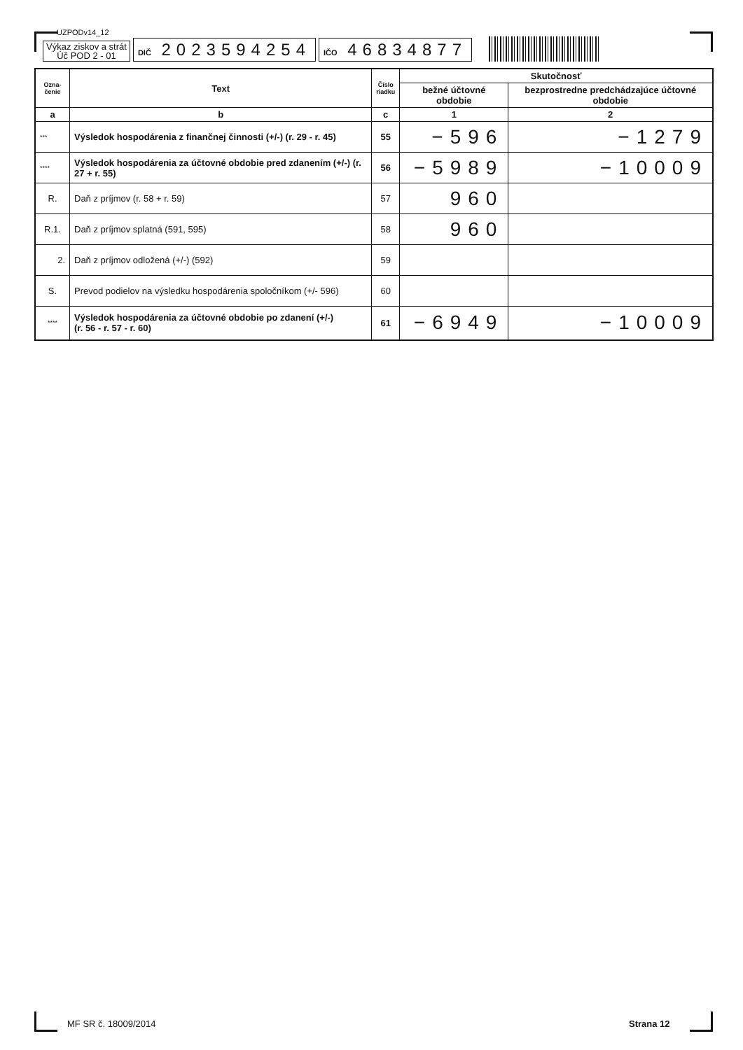UZPODv14_12
Výkaz ziskov a strát
Úč POD 2 - 01
DIČ 2023594254
IČO 46834877
| Ozna- čenie | Text | Číslo riadku | Skutočnosť | |
| --- | --- | --- | --- | --- |
| | | | bežné účtovné obdobie | bezprostredne predchádzajúce účtovné obdobie |
| a | b | c | 1 | 2 |
| *** | Výsledok hospodárenia z finančnej činnosti (+/-) (r. 29 - r. 45) | 55 | −596 | −1279 |
| **** | Výsledok hospodárenia za účtovné obdobie pred zdanením (+/-) (r. 27 + r. 55) | 56 | −5989 | −10009 |
| R. | Daň z príjmov (r. 58 + r. 59) | 57 | 960 | |
| R.1. | Daň z príjmov splatná (591, 595) | 58 | 960 | |
| 2. | Daň z príjmov odložená (+/-) (592) | 59 | | |
| S. | Prevod podielov na výsledku hospodárenia spoločníkom (+/- 596) | 60 | | |
| **** | Výsledok hospodárenia za účtovné obdobie po zdanení (+/-) (r. 56 - r. 57 - r. 60) | 61 | −6949 | −10009 |
MF SR č. 18009/2014 Strana 12